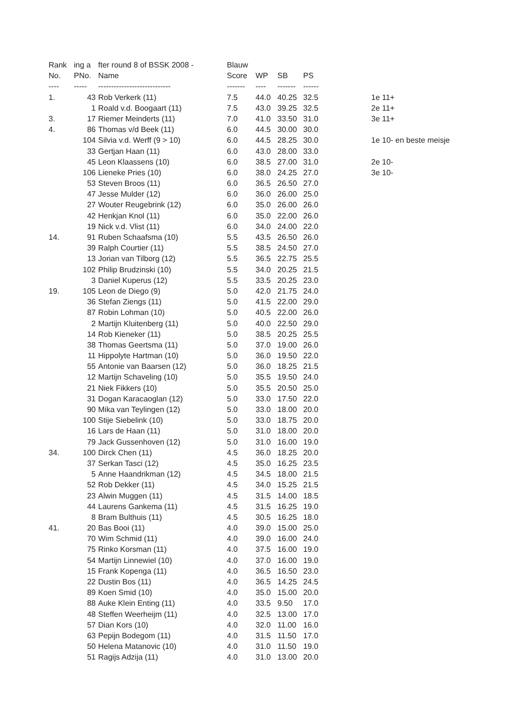| Rank | ing a | fter round 8 of BSSK 2008 - | Blauw | | | | | |
| --- | --- | --- | --- | --- | --- | --- | --- | --- |
| No. | PNo. | Name | Score | WP | SB | PS | | |
| ---- | ----- | ---------------------------- | ------- | ---- | ------- | ------ | | |
| 1. | 43 | Rob Verkerk (11) | 7.5 | 44.0 | 40.25 | 32.5 | | 1e 11+ |
| | 1 | Roald v.d. Boogaart (11) | 7.5 | 43.0 | 39.25 | 32.5 | | 2e 11+ |
| 3. | 17 | Riemer Meinderts (11) | 7.0 | 41.0 | 33.50 | 31.0 | | 3e 11+ |
| 4. | 86 | Thomas v/d Beek (11) | 6.0 | 44.5 | 30.00 | 30.0 | | |
| | 104 | Silvia v.d. Werff (9 > 10) | 6.0 | 44.5 | 28.25 | 30.0 | | 1e 10- en beste meisje |
| | 33 | Gertjan Haan (11) | 6.0 | 43.0 | 28.00 | 33.0 | | |
| | 45 | Leon Klaassens (10) | 6.0 | 38.5 | 27.00 | 31.0 | | 2e 10- |
| | 106 | Lieneke Pries (10) | 6.0 | 38.0 | 24.25 | 27.0 | | 3e 10- |
| | 53 | Steven Broos (11) | 6.0 | 36.5 | 26.50 | 27.0 | | |
| | 47 | Jesse Mulder (12) | 6.0 | 36.0 | 26.00 | 25.0 | | |
| | 27 | Wouter Reugebrink (12) | 6.0 | 35.0 | 26.00 | 26.0 | | |
| | 42 | Henkjan Knol (11) | 6.0 | 35.0 | 22.00 | 26.0 | | |
| | 19 | Nick v.d. Vlist (11) | 6.0 | 34.0 | 24.00 | 22.0 | | |
| 14. | 91 | Ruben Schaafsma (10) | 5.5 | 43.5 | 26.50 | 26.0 | | |
| | 39 | Ralph Courtier (11) | 5.5 | 38.5 | 24.50 | 27.0 | | |
| | 13 | Jorian van Tilborg (12) | 5.5 | 36.5 | 22.75 | 25.5 | | |
| | 102 | Philip Brudzinski (10) | 5.5 | 34.0 | 20.25 | 21.5 | | |
| | 3 | Daniel Kuperus (12) | 5.5 | 33.5 | 20.25 | 23.0 | | |
| 19. | 105 | Leon de Diego (9) | 5.0 | 42.0 | 21.75 | 24.0 | | |
| | 36 | Stefan Ziengs (11) | 5.0 | 41.5 | 22.00 | 29.0 | | |
| | 87 | Robin Lohman (10) | 5.0 | 40.5 | 22.00 | 26.0 | | |
| | 2 | Martijn Kluitenberg (11) | 5.0 | 40.0 | 22.50 | 29.0 | | |
| | 14 | Rob Kieneker (11) | 5.0 | 38.5 | 20.25 | 25.5 | | |
| | 38 | Thomas Geertsma (11) | 5.0 | 37.0 | 19.00 | 26.0 | | |
| | 11 | Hippolyte Hartman (10) | 5.0 | 36.0 | 19.50 | 22.0 | | |
| | 55 | Antonie van Baarsen (12) | 5.0 | 36.0 | 18.25 | 21.5 | | |
| | 12 | Martijn Schaveling (10) | 5.0 | 35.5 | 19.50 | 24.0 | | |
| | 21 | Niek Fikkers (10) | 5.0 | 35.5 | 20.50 | 25.0 | | |
| | 31 | Dogan Karacaoglan (12) | 5.0 | 33.0 | 17.50 | 22.0 | | |
| | 90 | Mika van Teylingen (12) | 5.0 | 33.0 | 18.00 | 20.0 | | |
| | 100 | Stije Siebelink (10) | 5.0 | 33.0 | 18.75 | 20.0 | | |
| | 16 | Lars de Haan (11) | 5.0 | 31.0 | 18.00 | 20.0 | | |
| | 79 | Jack Gussenhoven (12) | 5.0 | 31.0 | 16.00 | 19.0 | | |
| 34. | 100 | Dirck Chen (11) | 4.5 | 36.0 | 18.25 | 20.0 | | |
| | 37 | Serkan Tasci (12) | 4.5 | 35.0 | 16.25 | 23.5 | | |
| | 5 | Anne Haandrikman (12) | 4.5 | 34.5 | 18.00 | 21.5 | | |
| | 52 | Rob Dekker (11) | 4.5 | 34.0 | 15.25 | 21.5 | | |
| | 23 | Alwin Muggen (11) | 4.5 | 31.5 | 14.00 | 18.5 | | |
| | 44 | Laurens Gankema (11) | 4.5 | 31.5 | 16.25 | 19.0 | | |
| | 8 | Bram Bulthuis (11) | 4.5 | 30.5 | 16.25 | 18.0 | | |
| 41. | 20 | Bas Booi (11) | 4.0 | 39.0 | 15.00 | 25.0 | | |
| | 70 | Wim Schmid (11) | 4.0 | 39.0 | 16.00 | 24.0 | | |
| | 75 | Rinko Korsman (11) | 4.0 | 37.5 | 16.00 | 19.0 | | |
| | 54 | Martijn Linnewiel (10) | 4.0 | 37.0 | 16.00 | 19.0 | | |
| | 15 | Frank Kopenga (11) | 4.0 | 36.5 | 16.50 | 23.0 | | |
| | 22 | Dustin Bos (11) | 4.0 | 36.5 | 14.25 | 24.5 | | |
| | 89 | Koen Smid (10) | 4.0 | 35.0 | 15.00 | 20.0 | | |
| | 88 | Auke Klein Enting (11) | 4.0 | 33.5 | 9.50 | 17.0 | | |
| | 48 | Steffen Weerheijm (11) | 4.0 | 32.5 | 13.00 | 17.0 | | |
| | 57 | Dian Kors (10) | 4.0 | 32.0 | 11.00 | 16.0 | | |
| | 63 | Pepijn Bodegom (11) | 4.0 | 31.5 | 11.50 | 17.0 | | |
| | 50 | Helena Matanovic (10) | 4.0 | 31.0 | 11.50 | 19.0 | | |
| | 51 | Ragijs Adzija (11) | 4.0 | 31.0 | 13.00 | 20.0 | | |